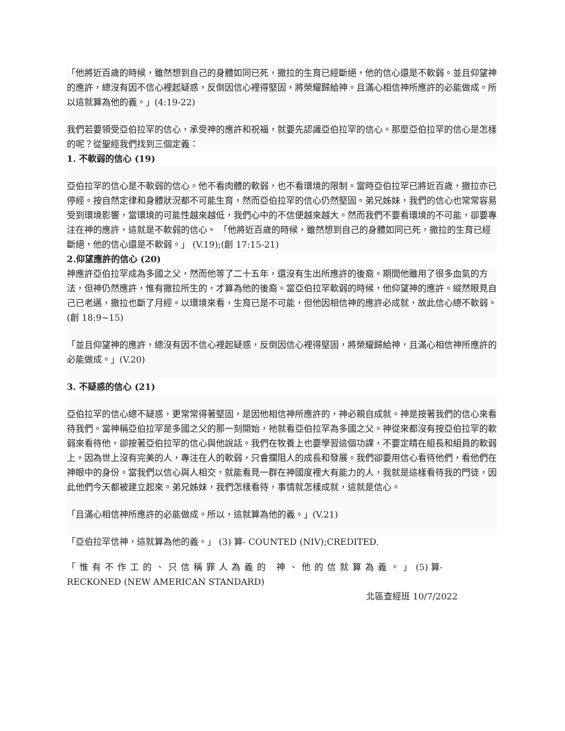「他將近百歲的時候，雖然想到自己的身體如同已死，撒拉的生育已經斷絕，他的信心還是不軟弱。並且仰望神的應許，總沒有因不信心裡起疑惑，反倒因信心裡得堅固，將榮耀歸給神。且滿心相信神所應許的必能做成。所以這就算為他的義。」(4:19-22)
我們若要領受亞伯拉罕的信心，承受神的應許和祝福，就要先認識亞伯拉罕的信心。那麼亞伯拉罕的信心是怎樣的呢？從聖經我們找到三個定義：
1. 不軟弱的信心 (19)
亞伯拉罕的信心是不軟弱的信心。他不看肉體的軟弱，也不看環境的限制。當時亞伯拉罕已將近百歲，撒拉亦已停經。按自然定律和身體狀況都不可能生育，然而亞伯拉罕的信心仍然堅固。弟兄姊妹，我們的信心也常常容易受到環境影響，當環境的可能性越來越低，我們心中的不信便越來越大。然而我們不要看環境的不可能，卻要專注在神的應許，這就是不軟弱的信心。 「他將近百歲的時候，雖然想到自己的身體如同已死，撒拉的生育已經斷絕，他的信心還是不軟弱。」 (V.19);(創 17:15-21)
2.仰望應許的信心 (20)
神應許亞伯拉罕成為多國之父，然而他等了二十五年，還沒有生出所應許的後裔。期間他雖用了很多血氣的方法，但神仍然應許，惟有撒拉所生的，才算為他的後裔。當亞伯拉罕軟弱的時候，他仰望神的應許。縱然眼見自己已老邁，撒拉也斷了月經。以環境來看，生育已是不可能，但他因相信神的應許必成就，故此信心總不軟弱。(創 18:9~15)
「並且仰望神的應許，總沒有因不信心裡起疑惑，反倒因信心裡得堅固，將榮耀歸給神，且滿心相信神所應許的必能做成。」(V.20)
3. 不疑惑的信心 (21)
亞伯拉罕的信心總不疑惑，更常常得著堅固，是因他相信神所應許的，神必親自成就。神是按著我們的信心來看待我們。當神稱亞伯拉罕是多國之父的那一刻開始，祂就看亞伯拉罕為多國之父。神從來都沒有按亞伯拉罕的軟弱來看待他，卻按著亞伯拉罕的信心與他說話。我們在牧養上也要學習這個功課，不要定睛在組長和組員的軟弱上。因為世上沒有完美的人，專注在人的軟弱，只會攔阻人的成長和發展。我們卻要用信心看待他們，看他們在神眼中的身份。當我們以信心與人相交，就能看見一群在神國度裡大有能力的人，我就是這樣看待我的門徒，因此他們今天都被建立起來。弟兄姊妹，我們怎樣看待，事情就怎樣成就，這就是信心。
「且滿心相信神所應許的必能做成。所以，這就算為他的義。」(V.21)
「亞伯拉罕信神，這就算為他的義。」 (3) 算- COUNTED (NIV);CREDITED.
「惟有不作工的、只信稱罪人為義的 神、他的信就算為義。」(5) 算- RECKONED (NEW AMERICAN STANDARD)
北區查經班 10/7/2022